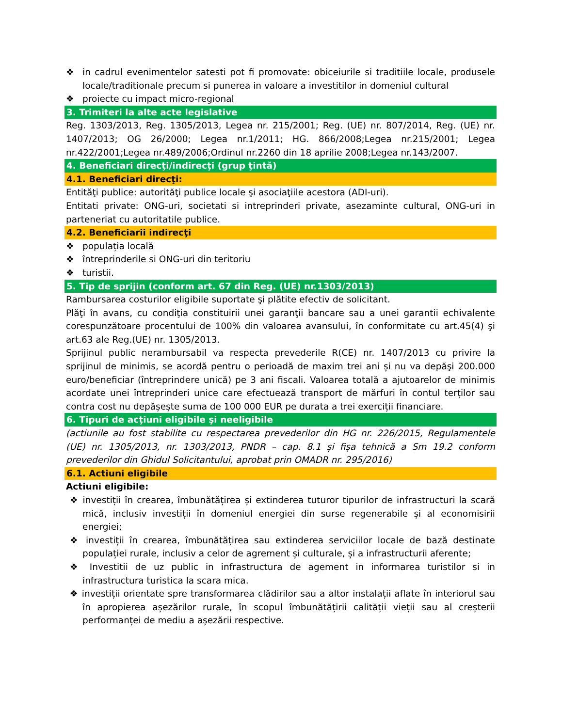❖ in cadrul evenimentelor satesti pot fi promovate: obiceiurile si traditiile locale, produsele locale/traditionale precum si punerea in valoare a investitilor in domeniul cultural
❖ proiecte cu impact micro-regional
3. Trimiteri la alte acte legislative
Reg. 1303/2013, Reg. 1305/2013, Legea nr. 215/2001; Reg. (UE) nr. 807/2014, Reg. (UE) nr. 1407/2013; OG 26/2000; Legea nr.1/2011; HG. 866/2008;Legea nr.215/2001; Legea nr.422/2001;Legea nr.489/2006;Ordinul nr.2260 din 18 aprilie 2008;Legea nr.143/2007.
4. Beneficiari direcţi/indirecţi (grup ţintă)
4.1. Beneficiari direcţi:
Entităţi publice: autorităţi publice locale şi asociaţiile acestora (ADI-uri).
Entitati private: ONG-uri, societati si intreprinderi private, asezaminte cultural, ONG-uri in parteneriat cu autoritatile publice.
4.2. Beneficiarii indirecţi
❖ populația locală
❖ întreprinderile si ONG-uri din teritoriu
❖ turistii.
5. Tip de sprijin (conform art. 67 din Reg. (UE) nr.1303/2013)
Rambursarea costurilor eligibile suportate şi plătite efectiv de solicitant.
Plăţi în avans, cu condiţia constituirii unei garanţii bancare sau a unei garantii echivalente corespunzătoare procentului de 100% din valoarea avansului, în conformitate cu art.45(4) şi art.63 ale Reg.(UE) nr. 1305/2013.
Sprijinul public nerambursabil va respecta prevederile R(CE) nr. 1407/2013 cu privire la sprijinul de minimis, se acordă pentru o perioadă de maxim trei ani și nu va depăşi 200.000 euro/beneficiar (întreprindere unică) pe 3 ani fiscali. Valoarea totală a ajutoarelor de minimis acordate unei întreprinderi unice care efectuează transport de mărfuri în contul terților sau contra cost nu depășește suma de 100 000 EUR pe durata a trei exerciții financiare.
6. Tipuri de acţiuni eligibile şi neeligibile
(actiunile au fost stabilite cu respectarea prevederilor din HG nr. 226/2015, Regulamentele (UE) nr. 1305/2013, nr. 1303/2013, PNDR – cap. 8.1 și fișa tehnică a Sm 19.2 conform prevederilor din Ghidul Solicitantului, aprobat prin OMADR nr. 295/2016)
6.1. Actiuni eligibile
Actiuni eligibile:
❖ investiții în crearea, îmbunătățirea și extinderea tuturor tipurilor de infrastructuri la scară mică, inclusiv investiții în domeniul energiei din surse regenerabile și al economisirii energiei;
❖ investiții în crearea, îmbunătățirea sau extinderea serviciilor locale de bază destinate populației rurale, inclusiv a celor de agrement și culturale, și a infrastructurii aferente;
❖ Investitii de uz public in infrastructura de agement in informarea turistilor si in infrastructura turistica la scara mica.
❖ investiții orientate spre transformarea clădirilor sau a altor instalații aflate în interiorul sau în apropierea așezărilor rurale, în scopul îmbunătățirii calității vieții sau al creșterii performanței de mediu a așezării respective.